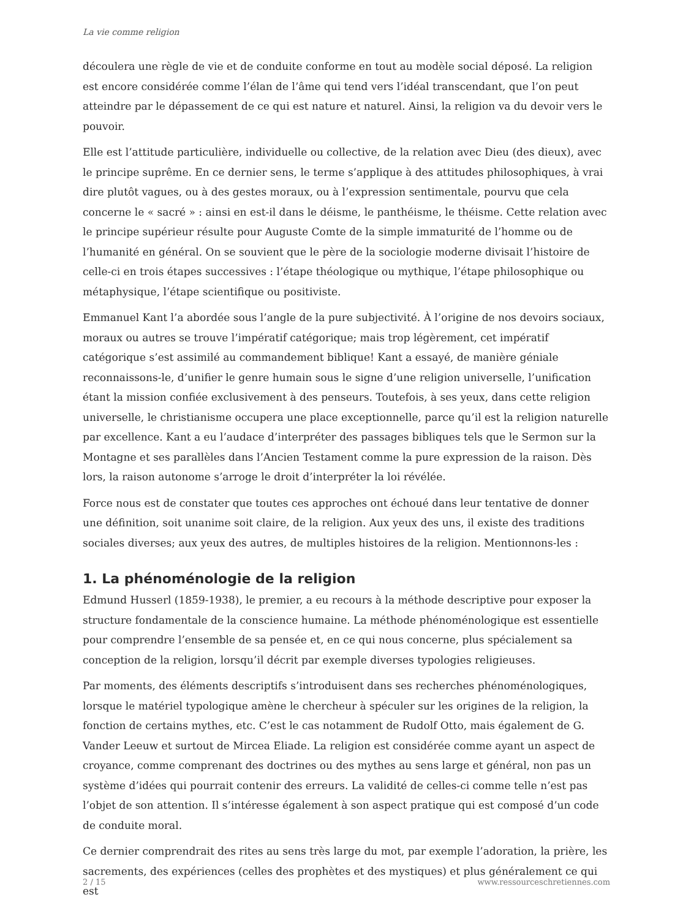La vie comme religion
découlera une règle de vie et de conduite conforme en tout au modèle social déposé. La religion est encore considérée comme l’élan de l’âme qui tend vers l’idéal transcendant, que l’on peut atteindre par le dépassement de ce qui est nature et naturel. Ainsi, la religion va du devoir vers le pouvoir.
Elle est l’attitude particulière, individuelle ou collective, de la relation avec Dieu (des dieux), avec le principe suprême. En ce dernier sens, le terme s’applique à des attitudes philosophiques, à vrai dire plutôt vagues, ou à des gestes moraux, ou à l’expression sentimentale, pourvu que cela concerne le « sacré » : ainsi en est-il dans le déisme, le panthéisme, le théisme. Cette relation avec le principe supérieur résulte pour Auguste Comte de la simple immaturité de l’homme ou de l’humanité en général. On se souvient que le père de la sociologie moderne divisait l’histoire de celle-ci en trois étapes successives : l’étape théologique ou mythique, l’étape philosophique ou métaphysique, l’étape scientifique ou positiviste.
Emmanuel Kant l’a abordée sous l’angle de la pure subjectivité. À l’origine de nos devoirs sociaux, moraux ou autres se trouve l’impératif catégorique; mais trop légèrement, cet impératif catégorique s’est assimilé au commandement biblique! Kant a essayé, de manière géniale reconnaissons-le, d’unifier le genre humain sous le signe d’une religion universelle, l’unification étant la mission confiée exclusivement à des penseurs. Toutefois, à ses yeux, dans cette religion universelle, le christianisme occupera une place exceptionnelle, parce qu’il est la religion naturelle par excellence. Kant a eu l’audace d’interpréter des passages bibliques tels que le Sermon sur la Montagne et ses parallèles dans l’Ancien Testament comme la pure expression de la raison. Dès lors, la raison autonome s’arroge le droit d’interpréter la loi révélée.
Force nous est de constater que toutes ces approches ont échoué dans leur tentative de donner une définition, soit unanime soit claire, de la religion. Aux yeux des uns, il existe des traditions sociales diverses; aux yeux des autres, de multiples histoires de la religion. Mentionnons-les :
1. La phénoménologie de la religion
Edmund Husserl (1859-1938), le premier, a eu recours à la méthode descriptive pour exposer la structure fondamentale de la conscience humaine. La méthode phénoménologique est essentielle pour comprendre l’ensemble de sa pensée et, en ce qui nous concerne, plus spécialement sa conception de la religion, lorsqu’il décrit par exemple diverses typologies religieuses.
Par moments, des éléments descriptifs s’introduisent dans ses recherches phénoménologiques, lorsque le matériel typologique amène le chercheur à spéculer sur les origines de la religion, la fonction de certains mythes, etc. C’est le cas notamment de Rudolf Otto, mais également de G. Vander Leeuw et surtout de Mircea Eliade. La religion est considérée comme ayant un aspect de croyance, comme comprenant des doctrines ou des mythes au sens large et général, non pas un système d’idées qui pourrait contenir des erreurs. La validité de celles-ci comme telle n’est pas l’objet de son attention. Il s’intéresse également à son aspect pratique qui est composé d’un code de conduite moral.
Ce dernier comprendrait des rites au sens très large du mot, par exemple l’adoration, la prière, les sacrements, des expériences (celles des prophètes et des mystiques) et plus généralement ce qui est
2 / 15 www.ressourceschretiennes.com